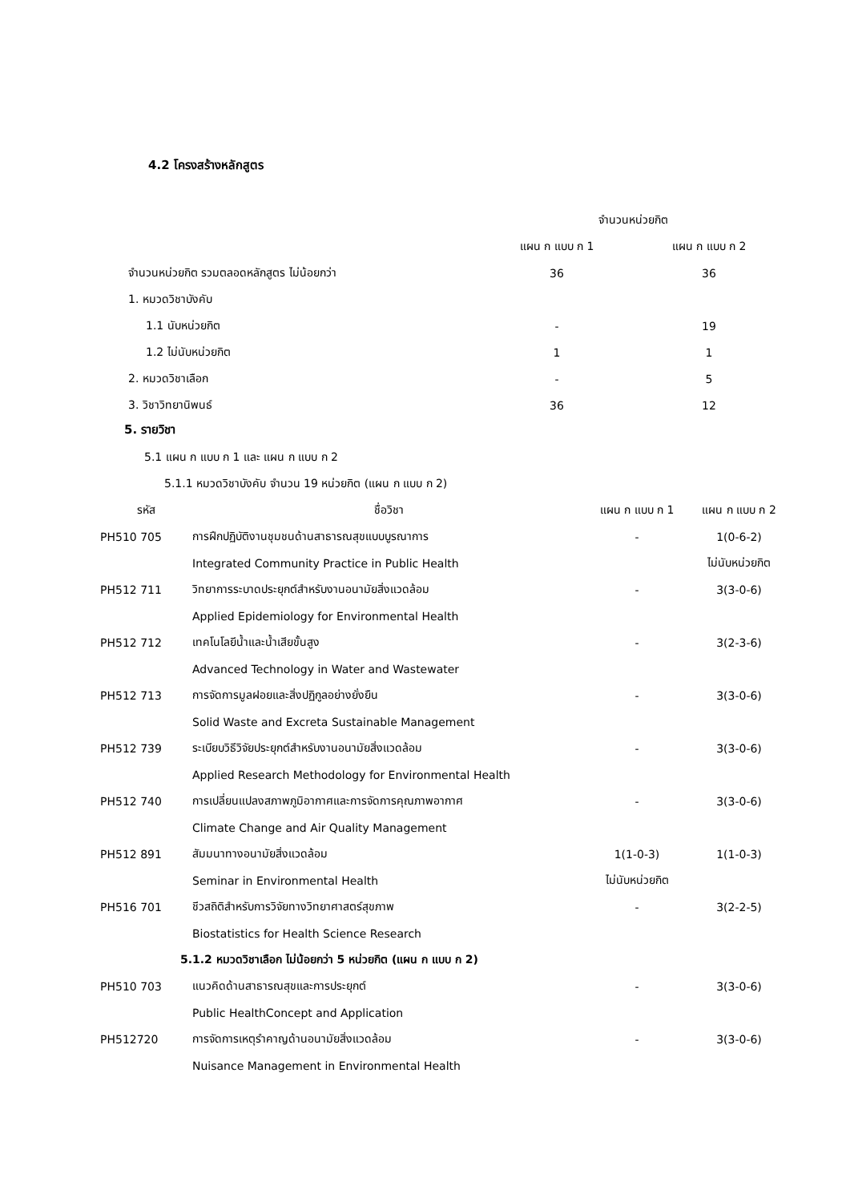4.2 โครงสร้างหลักสูตร
| | จำนวนหน่วยกิต | |
| --- | --- | --- |
| | แผน ก แบบ ก 1 | แผน ก แบบ ก 2 |
| จำนวนหน่วยกิต รวมตลอดหลักสูตร ไม่น้อยกว่า | 36 | 36 |
| 1. หมวดวิชาบังคับ | | |
| 1.1 นับหน่วยกิต | - | 19 |
| 1.2 ไม่นับหน่วยกิต | 1 | 1 |
| 2. หมวดวิชาเลือก | - | 5 |
| 3. วิชาวิทยานิพนธ์ | 36 | 12 |
5. รายวิชา
5.1 แผน ก แบบ ก 1 และ แผน ก แบบ ก 2
5.1.1 หมวดวิชาบังคับ จำนวน 19 หน่วยกิต (แผน ก แบบ ก 2)
| รหัส | ชื่อวิชา | แผน ก แบบ ก 1 | แผน ก แบบ ก 2 |
| --- | --- | --- | --- |
| PH510 705 | การฝึกปฏิบัติงานชุมชนด้านสาธารณสุขแบบบูรณาการ | - | 1(0-6-2) |
| | Integrated Community Practice in Public Health | | ไม่นับหน่วยกิต |
| PH512 711 | วิทยาการระบาดประยุกต์สำหรับงานอนามัยสิ่งแวดล้อม | - | 3(3-0-6) |
| | Applied Epidemiology for Environmental Health | | |
| PH512 712 | เทคโนโลยีน้ำและน้ำเสียขั้นสูง | - | 3(2-3-6) |
| | Advanced Technology in Water and Wastewater | | |
| PH512 713 | การจัดการมูลฝอยและสิ่งปฏิกูลอย่างยั่งยืน | - | 3(3-0-6) |
| | Solid Waste and Excreta Sustainable Management | | |
| PH512 739 | ระเบียบวิธีวิจัยประยุกต์สำหรับงานอนามัยสิ่งแวดล้อม | - | 3(3-0-6) |
| | Applied Research Methodology for Environmental Health | | |
| PH512 740 | การเปลี่ยนแปลงสภาพภูมิอากาศและการจัดการคุณภาพอากาศ | - | 3(3-0-6) |
| | Climate Change and Air Quality Management | | |
| PH512 891 | สัมมนาทางอนามัยสิ่งแวดล้อม | 1(1-0-3) | 1(1-0-3) |
| | Seminar in Environmental Health | ไม่นับหน่วยกิต | |
| PH516 701 | ชีวสถิติสำหรับการวิจัยทางวิทยาศาสตร์สุขภาพ | - | 3(2-2-5) |
| | Biostatistics for Health Science Research | | |
| 5.1.2 หมวดวิชาเลือก ไม่น้อยกว่า 5 หน่วยกิต (แผน ก แบบ ก 2) | | | |
| PH510 703 | แนวคิดด้านสาธารณสุขและการประยุกต์ | - | 3(3-0-6) |
| | Public HealthConcept and Application | | |
| PH512720 | การจัดการเหตุรำคาญด้านอนามัยสิ่งแวดล้อม | - | 3(3-0-6) |
| | Nuisance Management in Environmental Health | | |